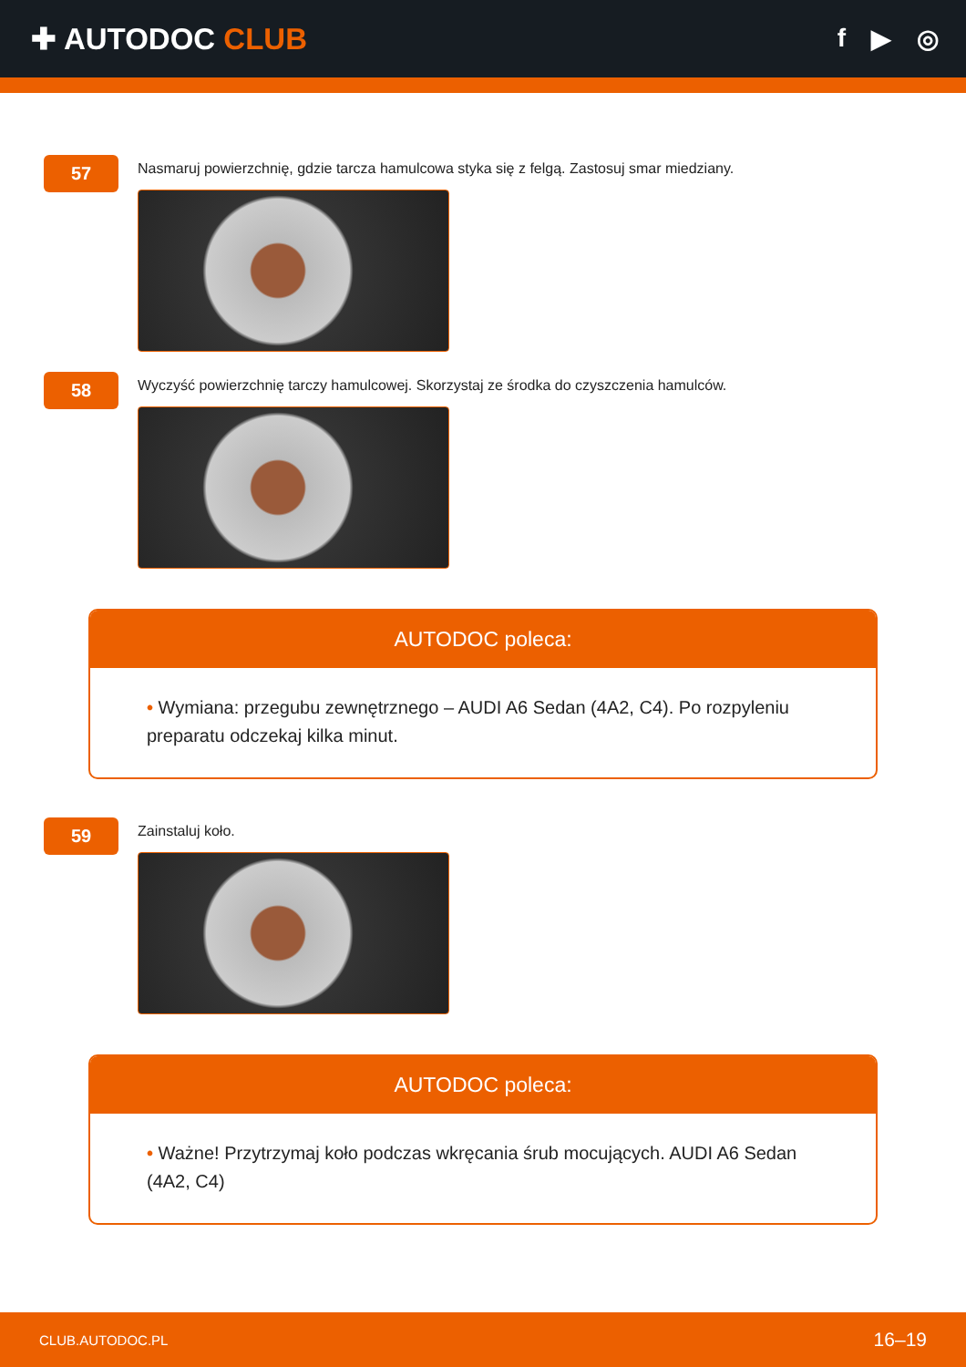✚ AUTODOC CLUB
f ▶ ◎
57
Nasmaruj powierzchnię, gdzie tarcza hamulcowa styka się z felgą. Zastosuj smar miedziany.
58
Wyczyść powierzchnię tarczy hamulcowej. Skorzystaj ze środka do czyszczenia hamulców.
AUTODOC poleca:
• Wymiana: przegubu zewnętrznego – AUDI A6 Sedan (4A2, C4). Po rozpyleniu preparatu odczekaj kilka minut.
59
Zainstaluj koło.
AUTODOC poleca:
• Ważne! Przytrzymaj koło podczas wkręcania śrub mocujących. AUDI A6 Sedan (4A2, C4)
CLUB.AUTODOC.PL 16–19